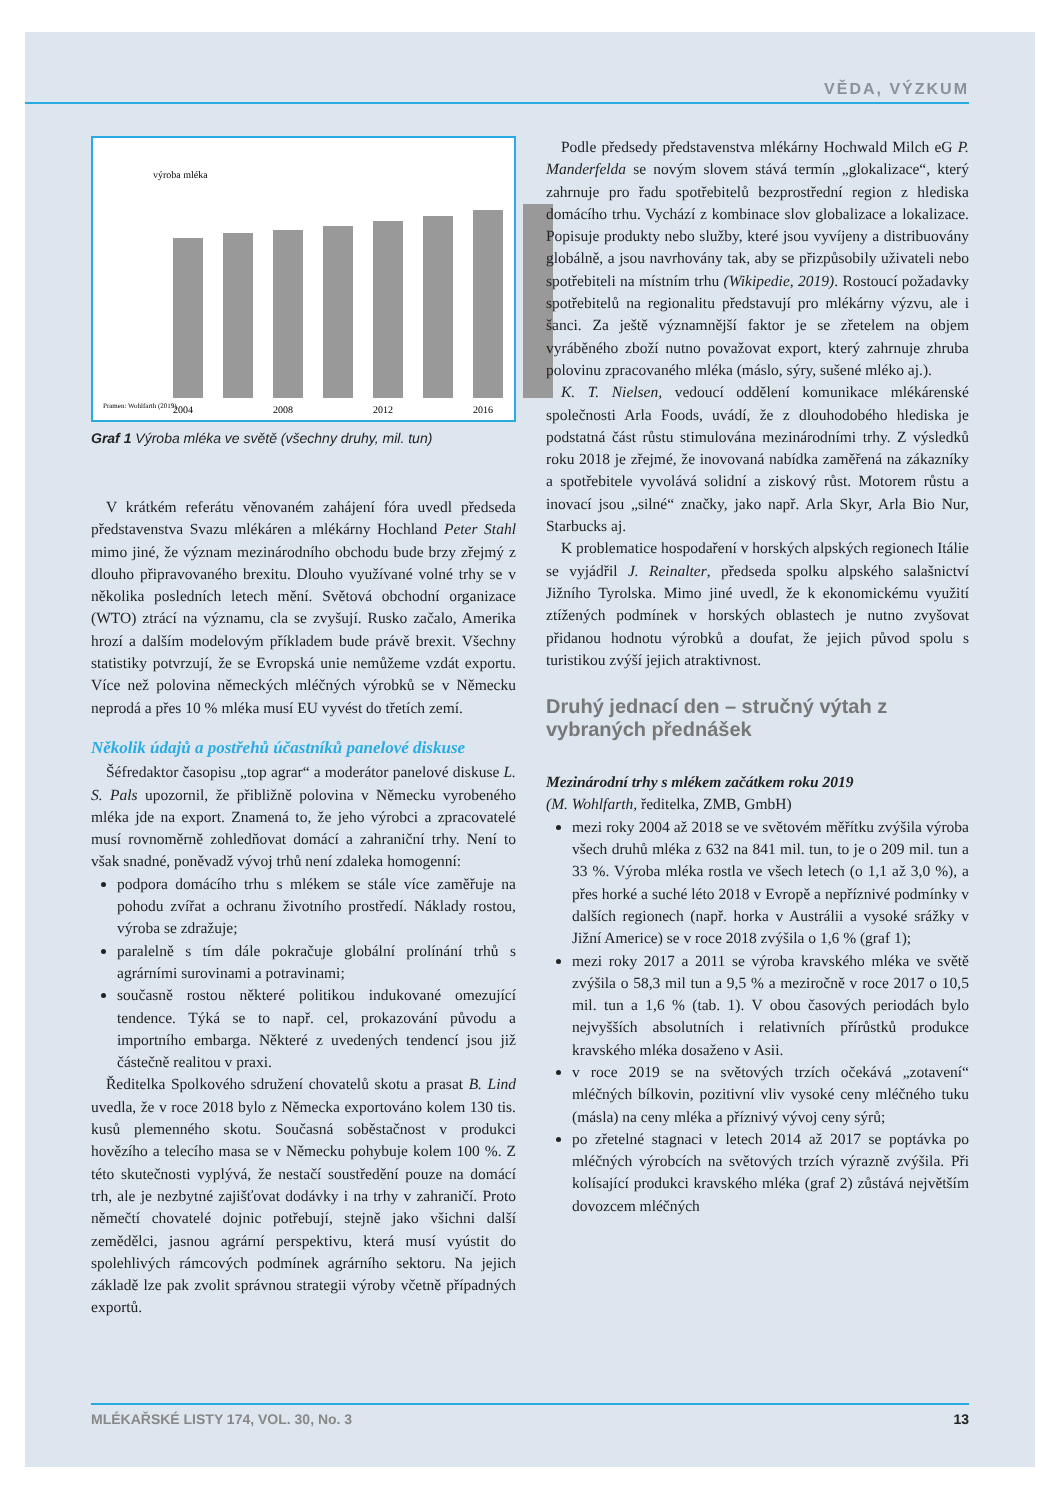VĚDA, VÝZKUM
výroba mléka
2004
2008
2012
2016
Pramen: Wohlfarth (2019)
Graf 1 Výroba mléka ve světě (všechny druhy, mil. tun)
V krátkém referátu věnovaném zahájení fóra uvedl předseda představenstva Svazu mlékáren a mlékárny Hochland Peter Stahl mimo jiné, že význam mezinárodního obchodu bude brzy zřejmý z dlouho připravovaného brexitu. Dlouho využívané volné trhy se v několika posledních letech mění. Světová obchodní organizace (WTO) ztrácí na významu, cla se zvyšují. Rusko začalo, Amerika hrozí a dalším modelovým příkladem bude právě brexit. Všechny statistiky potvrzují, že se Evropská unie nemůžeme vzdát exportu. Více než polovina německých mléčných výrobků se v Německu neprodá a přes 10 % mléka musí EU vyvést do třetích zemí.
Několik údajů a postřehů účastníků panelové diskuse
Šéfredaktor časopisu „top agrar“ a moderátor panelové diskuse L. S. Pals upozornil, že přibližně polovina v Německu vyrobeného mléka jde na export. Znamená to, že jeho výrobci a zpracovatelé musí rovnoměrně zohledňovat domácí a zahraniční trhy. Není to však snadné, poněvadž vývoj trhů není zdaleka homogenní:
podpora domácího trhu s mlékem se stále více zaměřuje na pohodu zvířat a ochranu životního prostředí. Náklady rostou, výroba se zdražuje;
paralelně s tím dále pokračuje globální prolínání trhů s agrárními surovinami a potravinami;
současně rostou některé politikou indukované omezující tendence. Týká se to např. cel, prokazování původu a importního embarga. Některé z uvedených tendencí jsou již částečně realitou v praxi.
Ředitelka Spolkového sdružení chovatelů skotu a prasat B. Lind uvedla, že v roce 2018 bylo z Německa exportováno kolem 130 tis. kusů plemenného skotu. Současná soběstačnost v produkci hovězího a telecího masa se v Německu pohybuje kolem 100 %. Z této skutečnosti vyplývá, že nestačí soustředění pouze na domácí trh, ale je nezbytné zajišťovat dodávky i na trhy v zahraničí. Proto němečtí chovatelé dojnic potřebují, stejně jako všichni další zemědělci, jasnou agrární perspektivu, která musí vyústit do spolehlivých rámcových podmínek agrárního sektoru. Na jejich základě lze pak zvolit správnou strategii výroby včetně případných exportů.
Podle předsedy představenstva mlékárny Hochwald Milch eG P. Manderfelda se novým slovem stává termín „glokalizace“, který zahrnuje pro řadu spotřebitelů bezprostřední region z hlediska domácího trhu. Vychází z kombinace slov globalizace a lokalizace. Popisuje produkty nebo služby, které jsou vyvíjeny a distribuovány globálně, a jsou navrhovány tak, aby se přizpůsobily uživateli nebo spotřebiteli na místním trhu (Wikipedie, 2019). Rostoucí požadavky spotřebitelů na regionalitu představují pro mlékárny výzvu, ale i šanci. Za ještě významnější faktor je se zřetelem na objem vyráběného zboží nutno považovat export, který zahrnuje zhruba polovinu zpracovaného mléka (máslo, sýry, sušené mléko aj.).
K. T. Nielsen, vedoucí oddělení komunikace mlékárenské společnosti Arla Foods, uvádí, že z dlouhodobého hlediska je podstatná část růstu stimulována mezinárodními trhy. Z výsledků roku 2018 je zřejmé, že inovovaná nabídka zaměřená na zákazníky a spotřebitele vyvolává solidní a ziskový růst. Motorem růstu a inovací jsou „silné“ značky, jako např. Arla Skyr, Arla Bio Nur, Starbucks aj.
K problematice hospodaření v horských alpských regionech Itálie se vyjádřil J. Reinalter, předseda spolku alpského salašnictví Jižního Tyrolska. Mimo jiné uvedl, že k ekonomickému využití ztížených podmínek v horských oblastech je nutno zvyšovat přidanou hodnotu výrobků a doufat, že jejich původ spolu s turistikou zvýší jejich atraktivnost.
Druhý jednací den – stručný výtah z vybraných přednášek
Mezinárodní trhy s mlékem začátkem roku 2019
(M. Wohlfarth, ředitelka, ZMB, GmbH)
mezi roky 2004 až 2018 se ve světovém měřítku zvýšila výroba všech druhů mléka z 632 na 841 mil. tun, to je o 209 mil. tun a 33 %. Výroba mléka rostla ve všech letech (o 1,1 až 3,0 %), a přes horké a suché léto 2018 v Evropě a nepříznivé podmínky v dalších regionech (např. horka v Austrálii a vysoké srážky v Jižní Americe) se v roce 2018 zvýšila o 1,6 % (graf 1);
mezi roky 2017 a 2011 se výroba kravského mléka ve světě zvýšila o 58,3 mil tun a 9,5 % a meziročně v roce 2017 o 10,5 mil. tun a 1,6 % (tab. 1). V obou časových periodách bylo nejvyšších absolutních i relativních přírůstků produkce kravského mléka dosaženo v Asii.
v roce 2019 se na světových trzích očekává „zotavení“ mléčných bílkovin, pozitivní vliv vysoké ceny mléčného tuku (másla) na ceny mléka a příznivý vývoj ceny sýrů;
po zřetelné stagnaci v letech 2014 až 2017 se poptávka po mléčných výrobcích na světových trzích výrazně zvýšila. Při kolísající produkci kravského mléka (graf 2) zůstává největším dovozcem mléčných
MLÉKAŘSKÉ LISTY 174, VOL. 30, No. 3 13